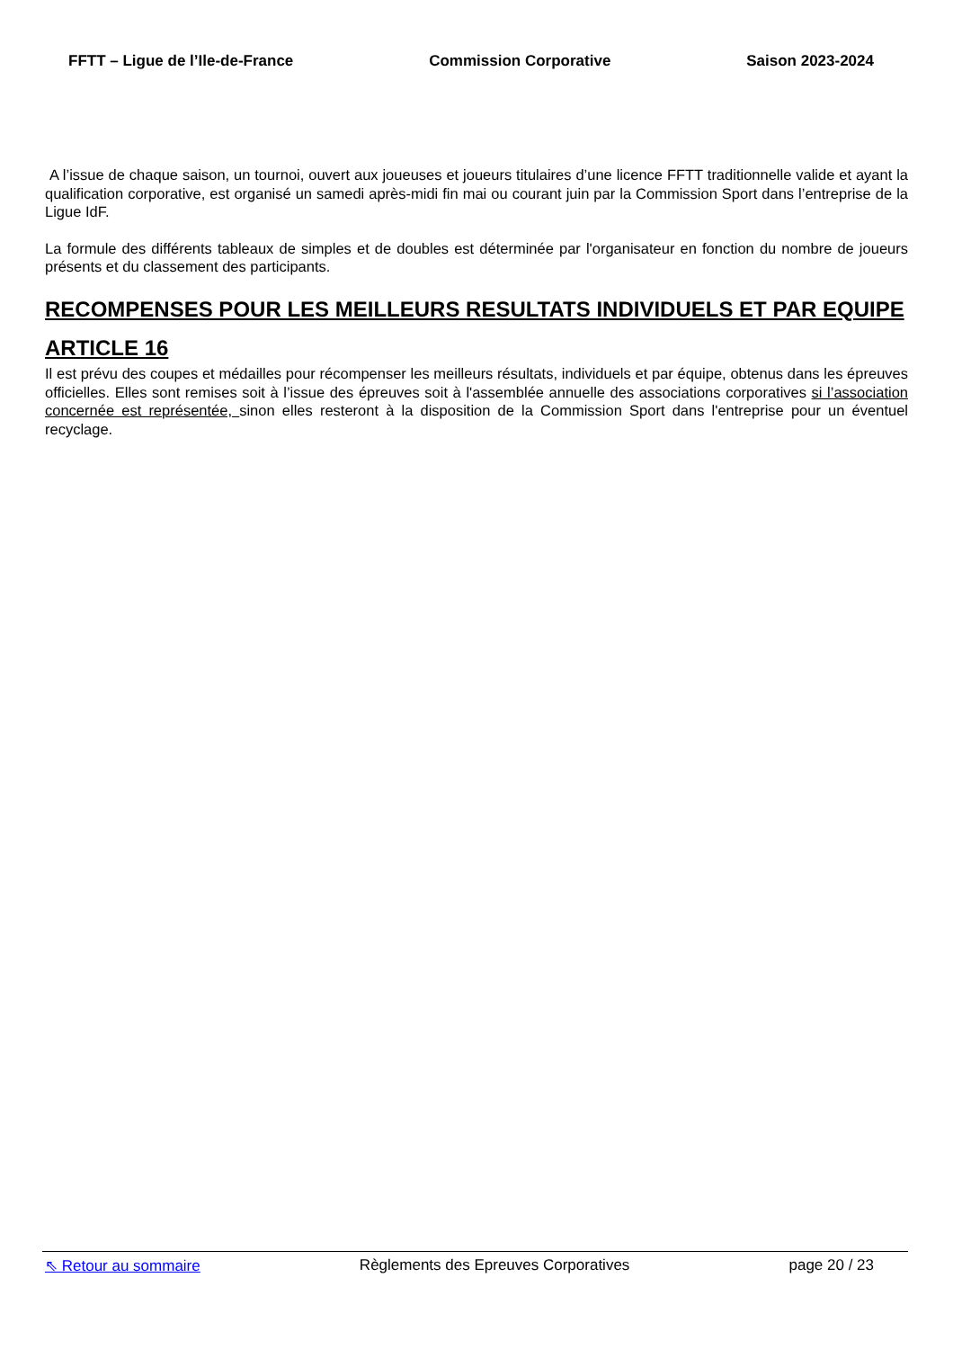FFTT – Ligue de l’Ile-de-France Commission Corporative Saison 2023-2024
A l’issue de chaque saison, un tournoi, ouvert aux joueuses et joueurs titulaires d’une licence FFTT traditionnelle valide et ayant la qualification corporative, est organisé un samedi après-midi fin mai ou courant juin par la Commission Sport dans l’entreprise de la Ligue IdF.
La formule des différents tableaux de simples et de doubles est déterminée par l'organisateur en fonction du nombre de joueurs présents et du classement des participants.
RECOMPENSES POUR LES MEILLEURS RESULTATS INDIVIDUELS ET PAR EQUIPE
ARTICLE 16
Il est prévu des coupes et médailles pour récompenser les meilleurs résultats, individuels et par équipe, obtenus dans les épreuves officielles. Elles sont remises soit à l’issue des épreuves soit à l'assemblée annuelle des associations corporatives si l’association concernée est représentée, sinon elles resteront à la disposition de la Commission Sport dans l'entreprise pour un éventuel recyclage.
⇖ Retour au sommaire Règlements des Epreuves Corporatives page 20 / 23